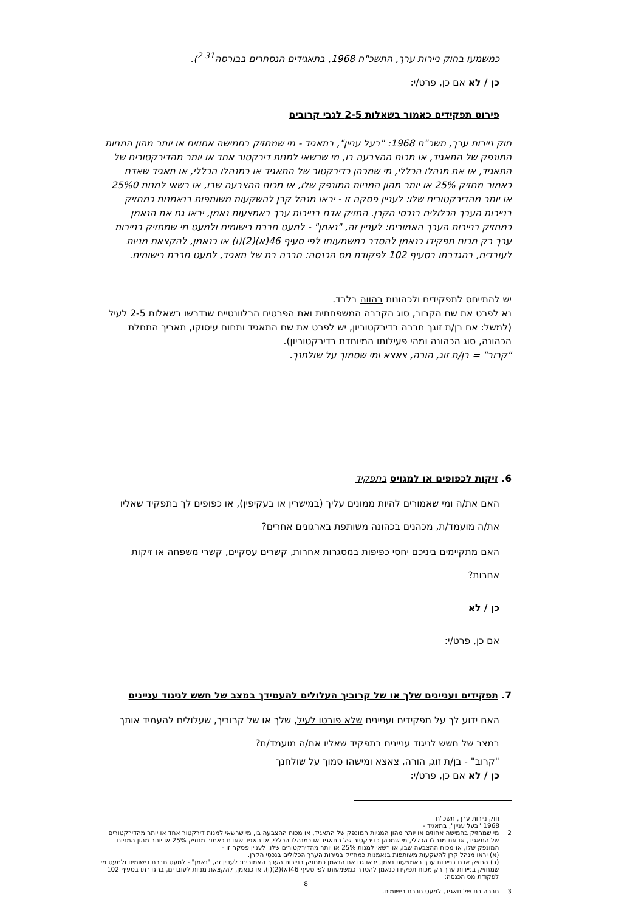כמשמעו בחוק ניירות ערך, התשכ"ח 1968, בתאגידים הנסחרים בבורסה<sup>31 2</sup>).
כן / לא אם כן, פרט/י:
פירוט תפקידים כאמור בשאלות 2-5 לגבי קרובים
חוק ניירות ערך, תשכ"ח 1968: "בעל עניין", בתאגיד - מי שמחזיק בחמישה אחוזים או יותר מהון המניות המונפק של התאגיד, או מכוח ההצבעה בו, מי שרשאי למנות דירקטור אחד או יותר מהדירקטורים של התאגיד, או את מנהלו הכללי, מי שמכהן כדירקטור של התאגיד או כמנהלו הכללי, או תאגיד שאדם כאמור מחזיק 25% או יותר מהון המניות המונפק שלו, או מכוח ההצבעה שבו, או רשאי למנות 25%0 או יותר מהדירקטורים שלו: לעניין פסקה זו - יראו מנהל קרן להשקעות משותפות בנאמנות כמחזיק בניירות הערך הכלולים בנכסי הקרן. החזיק אדם בניירות ערך באמצעות נאמן, יראו גם את הנאמן כמחזיק בניירות הערך האמורים: לעניין זה, "נאמן" - למעט חברת רישומים ולמעט מי שמחזיק בניירות ערך רק מכוח תפקידו כנאמן להסדר כמשמעותו לפי סעיף 46(א)(2)(ו) או כנאמן, להקצאת מניות לעובדים, בהגדרתו בסעיף 102 לפקודת מס הכנסה: חברה בת של תאגיד, למעט חברת רישומים.
יש להתייחס לתפקידים ולכהונות בהווה בלבד.
נא לפרט את שם הקרוב, סוג הקרבה המשפחתית ואת הפרטים הרלוונטיים שנדרשו בשאלות 2-5 לעיל (למשל: אם בן/ת זוגך חברה בדירקטוריון, יש לפרט את שם התאגיד ותחום עיסוקו, תאריך התחלת הכהונה, סוג הכהונה ומהי פעילותו המיוחדת בדירקטוריון).
"קרוב" = בן/ת זוג, הורה, צאצא ומי שסמוך על שולחנך.
6. זיקות לכפופים או למגויס בתפקיד
האם את/ה ומי שאמורים להיות ממונים עליך (במישרין או בעקיפין), או כפופים לך בתפקיד שאליו את/ה מועמד/ת, מכהנים בכהונה משותפת בארגונים אחרים?
האם מתקיימים ביניכם יחסי כפיפות במסגרות אחרות, קשרים עסקיים, קשרי משפחה או זיקות אחרות?
כן / לא
אם כן, פרט/י:
7. תפקידים ועניינים שלך או של קרוביך העלולים להעמידך במצב של חשש לניגוד עניינים
האם ידוע לך על תפקידים ועניינים שלא פורטו לעיל, שלך או של קרוביך, שעלולים להעמיד אותך במצב של חשש לניגוד עניינים בתפקיד שאליו את/ה מועמד/ת?
"קרוב" - בן/ת זוג, הורה, צאצא ומישהו סמוך על שולחנך
כן / לא אם כן, פרט/י:
חוק ניירות ערך, תשכ"ח
1968 "בעל עניין", בתאגיד -
2 מי שמחזיק בחמישה אחוזים או יותר מהון המניות המונפק של התאגיד, או מכוח ההצבעה בו, מי שרשאי למנות דירקטור אחד או יותר מהדירקטורים של התאגיד, או את מנהלו הכללי, מי שמכהן כדירקטור של התאגיד או כמנהלו הכללי, או תאגיד שאדם כאמור מחזיק 25% או יותר מהון המניות המונפק שלו, או מכוח ההצבעה שבו, או רשאי למנות 25% או יותר מהדירקטורים שלו: לעניין פסקה זו -
(א) יראו מנהל קרן להשקעות משותפות בנאמנות כמחזיק בניירות הערך הכלולים בנכסי הקרן.
(ב) החזיק אדם בניירות ערך באמצעות נאמן, יראו גם את הנאמן כמחזיק בניירות הערך האמורים: לעניין זה, "נאמן" - למעט חברת רישומים ולמעט מי שמחזיק בניירות ערך רק מכוח תפקידו כנאמן להסדר כמשמעותו לפי סעיף 46(א)(2)(ו), או כנאמן, להקצאת מניות לעובדים, בהגדרתו בסעיף 102 לפקודת מס הכנסה:
8
3 חברה בת של תאגיד, למעט חברת רישומים.